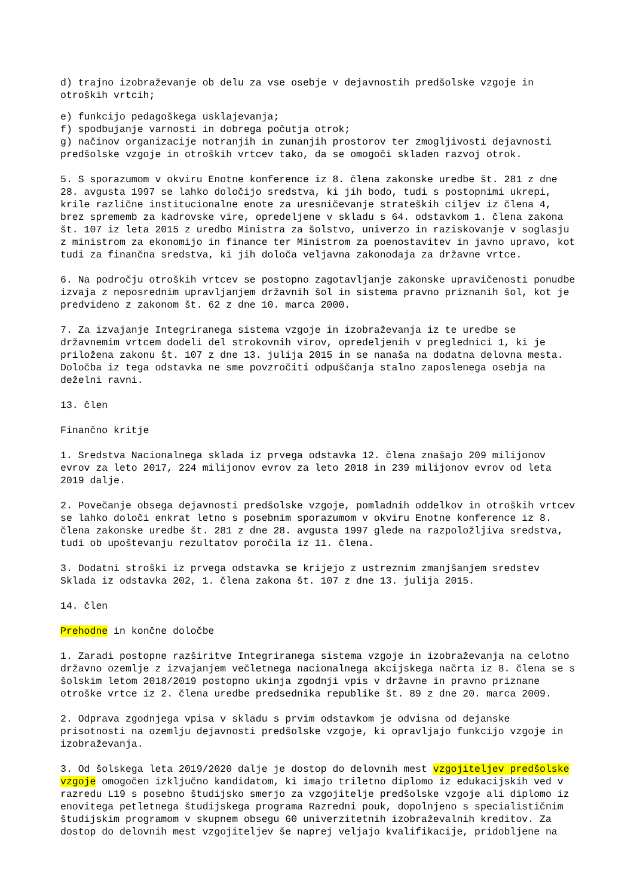d) trajno izobraževanje ob delu za vse osebje v dejavnostih predšolske vzgoje in otroških vrtcih;
e) funkcijo pedagoškega usklajevanja; f) spodbujanje varnosti in dobrega počutja otrok; g) načinov organizacije notranjih in zunanjih prostorov ter zmogljivosti dejavnosti predšolske vzgoje in otroških vrtcev tako, da se omogoči skladen razvoj otrok.
5. S sporazumom v okviru Enotne konference iz 8. člena zakonske uredbe št. 281 z dne 28. avgusta 1997 se lahko določijo sredstva, ki jih bodo, tudi s postopnimi ukrepi, krile različne institucionalne enote za uresničevanje strateških ciljev iz člena 4, brez sprememb za kadrovske vire, opredeljene v skladu s 64. odstavkom 1. člena zakona št. 107 iz leta 2015 z uredbo Ministra za šolstvo, univerzo in raziskovanje v soglasju z ministrom za ekonomijo in finance ter Ministrom za poenostavitev in javno upravo, kot tudi za finančna sredstva, ki jih določa veljavna zakonodaja za državne vrtce.
6. Na področju otroških vrtcev se postopno zagotavljanje zakonske upravičenosti ponudbe izvaja z neposrednim upravljanjem državnih šol in sistema pravno priznanih šol, kot je predvideno z zakonom št. 62 z dne 10. marca 2000.
7. Za izvajanje Integriranega sistema vzgoje in izobraževanja iz te uredbe se državnemim vrtcem dodeli del strokovnih virov, opredeljenih v preglednici 1, ki je priložena zakonu št. 107 z dne 13. julija 2015 in se nanaša na dodatna delovna mesta. Določba iz tega odstavka ne sme povzročiti odpuščanja stalno zaposlenega osebja na deželni ravni.
13. člen
Finančno kritje
1. Sredstva Nacionalnega sklada iz prvega odstavka 12. člena znašajo 209 milijonov evrov za leto 2017, 224 milijonov evrov za leto 2018 in 239 milijonov evrov od leta 2019 dalje.
2. Povečanje obsega dejavnosti predšolske vzgoje, pomladnih oddelkov in otroških vrtcev se lahko določi enkrat letno s posebnim sporazumom v okviru Enotne konference iz 8. člena zakonske uredbe št. 281 z dne 28. avgusta 1997 glede na razpoložljiva sredstva, tudi ob upoštevanju rezultatov poročila iz 11. člena.
3. Dodatni stroški iz prvega odstavka se krijejo z ustreznim zmanjšanjem sredstev Sklada iz odstavka 202, 1. člena zakona št. 107 z dne 13. julija 2015.
14. člen
Prehodne in končne določbe
1. Zaradi postopne razširitve Integriranega sistema vzgoje in izobraževanja na celotno državno ozemlje z izvajanjem večletnega nacionalnega akcijskega načrta iz 8. člena se s šolskim letom 2018/2019 postopno ukinja zgodnji vpis v državne in pravno priznane otroške vrtce iz 2. člena uredbe predsednika republike št. 89 z dne 20. marca 2009.
2. Odprava zgodnjega vpisa v skladu s prvim odstavkom je odvisna od dejanske prisotnosti na ozemlju dejavnosti predšolske vzgoje, ki opravljajo funkcijo vzgoje in izobraževanja.
3. Od šolskega leta 2019/2020 dalje je dostop do delovnih mest vzgojiteljev predšolske vzgoje omogočen izključno kandidatom, ki imajo triletno diplomo iz edukacijskih ved v razredu L19 s posebno študijsko smerjo za vzgojitelje predšolske vzgoje ali diplomo iz enovitega petletnega študijskega programa Razredni pouk, dopolnjeno s specialističnim študijskim programom v skupnem obsegu 60 univerzitetnih izobraževalnih kreditov. Za dostop do delovnih mest vzgojiteljev še naprej veljajo kvalifikacije, pridobljene na